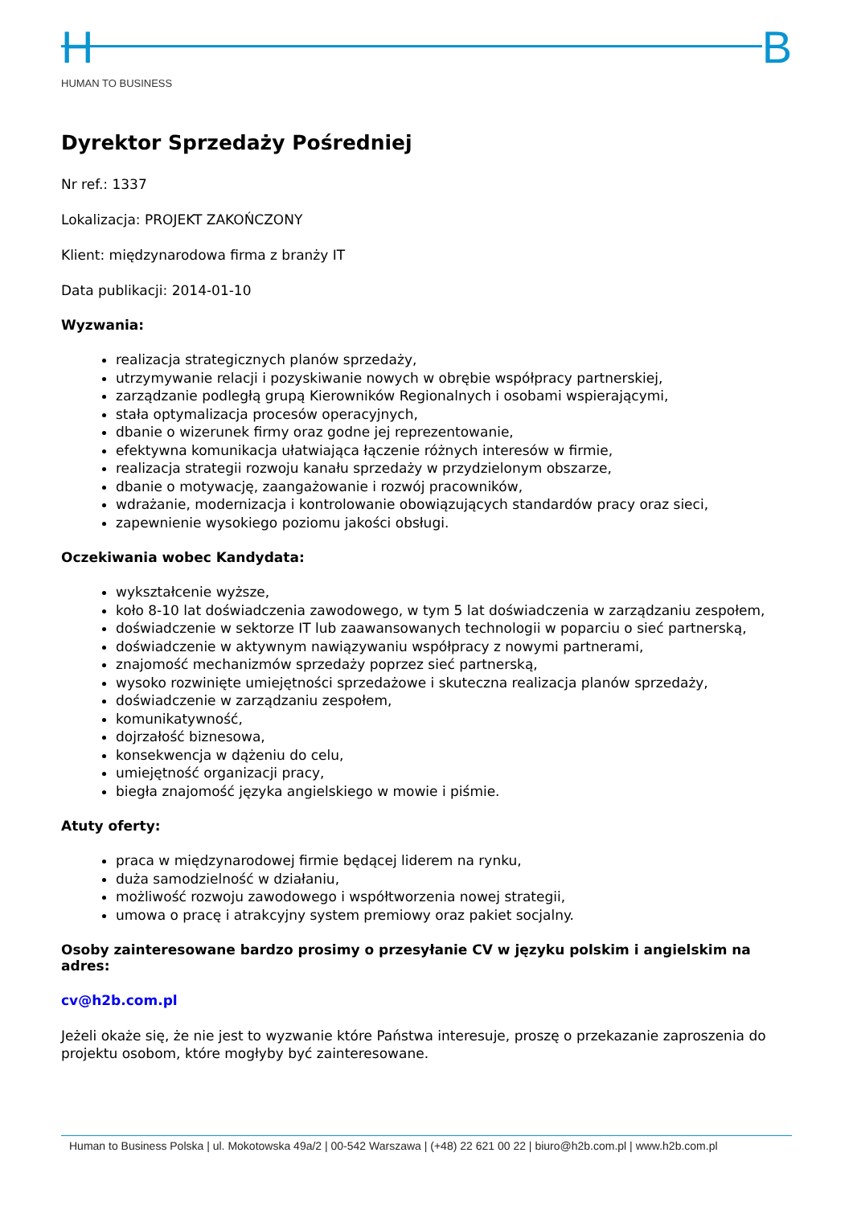H B
HUMAN TO BUSINESS
Dyrektor Sprzedaży Pośredniej
Nr ref.: 1337
Lokalizacja: PROJEKT ZAKOŃCZONY
Klient: międzynarodowa firma z branży IT
Data publikacji: 2014-01-10
Wyzwania:
realizacja strategicznych planów sprzedaży,
utrzymywanie relacji i pozyskiwanie nowych w obrębie współpracy partnerskiej,
zarządzanie podległą grupą Kierowników Regionalnych i osobami wspierającymi,
stała optymalizacja procesów operacyjnych,
dbanie o wizerunek firmy oraz godne jej reprezentowanie,
efektywna komunikacja ułatwiająca łączenie różnych interesów w firmie,
realizacja strategii rozwoju kanału sprzedaży w przydzielonym obszarze,
dbanie o motywację, zaangażowanie i rozwój pracowników,
wdrażanie, modernizacja i kontrolowanie obowiązujących standardów pracy oraz sieci,
zapewnienie wysokiego poziomu jakości obsługi.
Oczekiwania wobec Kandydata:
wykształcenie wyższe,
koło 8-10 lat doświadczenia zawodowego, w tym 5 lat doświadczenia w zarządzaniu zespołem,
doświadczenie w sektorze IT lub zaawansowanych technologii w poparciu o sieć partnerską,
doświadczenie w aktywnym nawiązywaniu współpracy z nowymi partnerami,
znajomość mechanizmów sprzedaży poprzez sieć partnerską,
wysoko rozwinięte umiejętności sprzedażowe i skuteczna realizacja planów sprzedaży,
doświadczenie w zarządzaniu zespołem,
komunikatywność,
dojrzałość biznesowa,
konsekwencja w dążeniu do celu,
umiejętność organizacji pracy,
biegła znajomość języka angielskiego w mowie i piśmie.
Atuty oferty:
praca w międzynarodowej firmie będącej liderem na rynku,
duża samodzielność w działaniu,
możliwość rozwoju zawodowego i współtworzenia nowej strategii,
umowa o pracę i atrakcyjny system premiowy oraz pakiet socjalny.
Osoby zainteresowane bardzo prosimy o przesyłanie CV w języku polskim i angielskim na adres:
cv@h2b.com.pl
Jeżeli okaże się, że nie jest to wyzwanie które Państwa interesuje, proszę o przekazanie zaproszenia do projektu osobom, które mogłyby być zainteresowane.
Human to Business Polska | ul. Mokotowska 49a/2 | 00-542 Warszawa | (+48) 22 621 00 22 | biuro@h2b.com.pl | www.h2b.com.pl